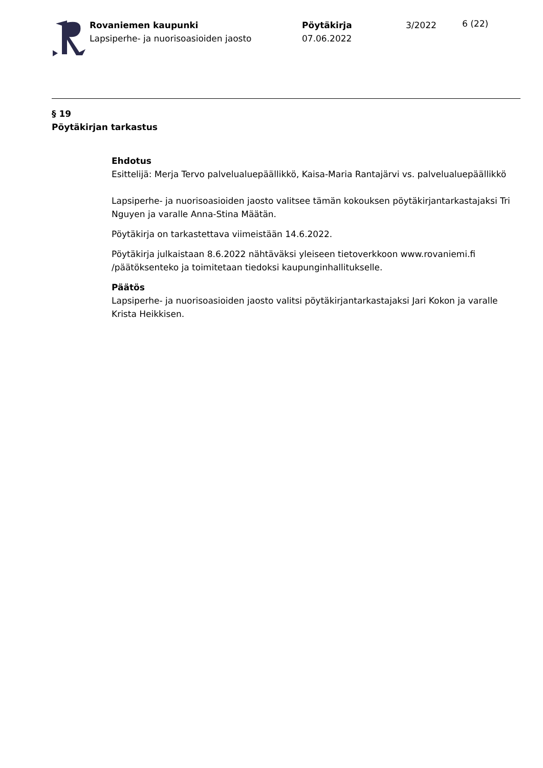Rovaniemen kaupunki
Lapsiperhe- ja nuorisoasioiden jaosto
Pöytäkirja
07.06.2022
3/2022
6 (22)
§ 19
Pöytäkirjan tarkastus
Ehdotus
Esittelijä: Merja Tervo palvelualuepäällikkö, Kaisa-Maria Rantajärvi vs. palvelualuepäällikkö
Lapsiperhe- ja nuorisoasioiden jaosto valitsee tämän kokouksen pöytäkirjantarkastajaksi Tri Nguyen ja varalle Anna-Stina Määtän.
Pöytäkirja on tarkastettava viimeistään 14.6.2022.
Pöytäkirja julkaistaan 8.6.2022 nähtäväksi yleiseen tietoverkkoon www.rovaniemi.fi /päätöksenteko ja toimitetaan tiedoksi kaupunginhallitukselle.
Päätös
Lapsiperhe- ja nuorisoasioiden jaosto valitsi pöytäkirjantarkastajaksi Jari Kokon ja varalle Krista Heikkisen.